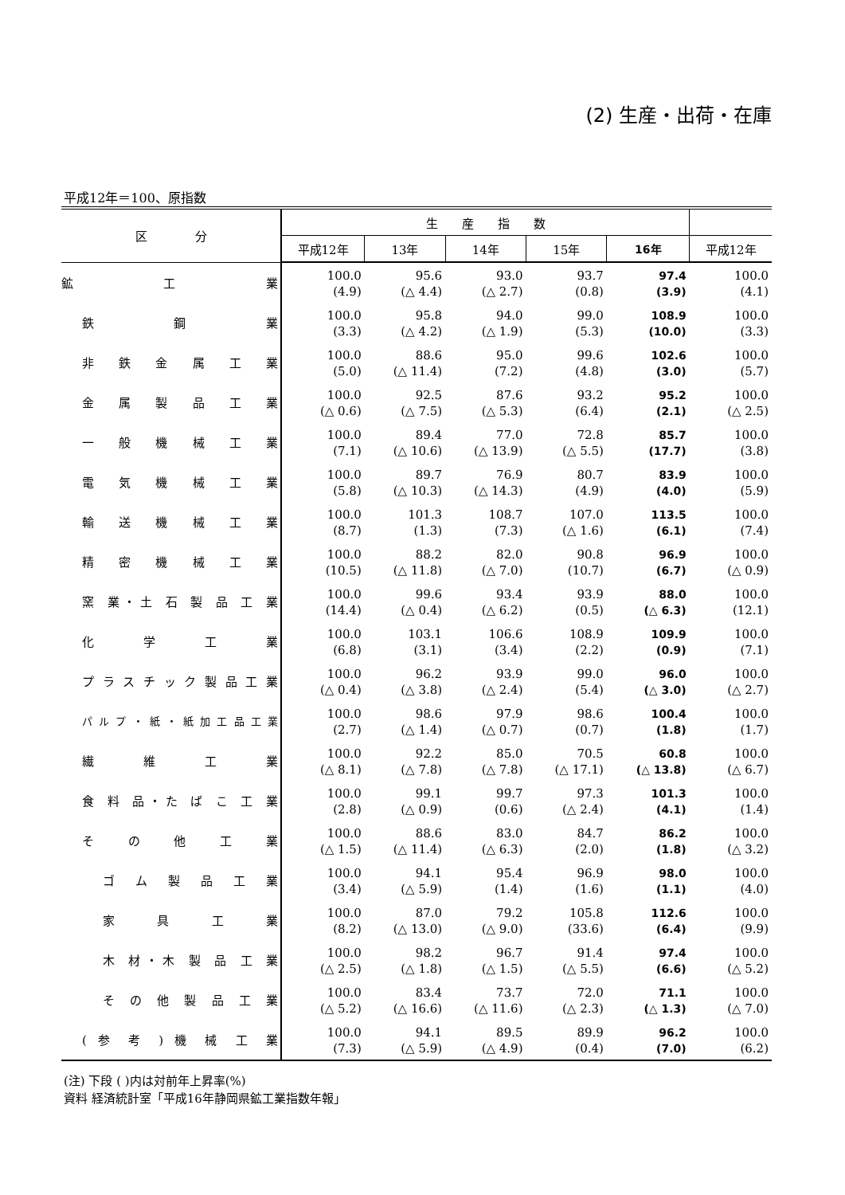(2) 生産・出荷・在庫
平成12年＝100、原指数
| 区 分 | 生 産 指 数 | | | | | |
| --- | --- | --- | --- | --- | --- | --- |
| | 平成12年 | 13年 | 14年 | 15年 | 16年 | 平成12年 |
| 鉱 工 業 | 100.0 (4.9) | 95.6 (△ 4.4) | 93.0 (△ 2.7) | 93.7 (0.8) | 97.4 (3.9) | 100.0 (4.1) |
| 鉄 鋼 業 | 100.0 (3.3) | 95.8 (△ 4.2) | 94.0 (△ 1.9) | 99.0 (5.3) | 108.9 (10.0) | 100.0 (3.3) |
| 非 鉄 金 属 工 業 | 100.0 (5.0) | 88.6 (△ 11.4) | 95.0 (7.2) | 99.6 (4.8) | 102.6 (3.0) | 100.0 (5.7) |
| 金 属 製 品 工 業 | 100.0 (△ 0.6) | 92.5 (△ 7.5) | 87.6 (△ 5.3) | 93.2 (6.4) | 95.2 (2.1) | 100.0 (△ 2.5) |
| 一 般 機 械 工 業 | 100.0 (7.1) | 89.4 (△ 10.6) | 77.0 (△ 13.9) | 72.8 (△ 5.5) | 85.7 (17.7) | 100.0 (3.8) |
| 電 気 機 械 工 業 | 100.0 (5.8) | 89.7 (△ 10.3) | 76.9 (△ 14.3) | 80.7 (4.9) | 83.9 (4.0) | 100.0 (5.9) |
| 輸 送 機 械 工 業 | 100.0 (8.7) | 101.3 (1.3) | 108.7 (7.3) | 107.0 (△ 1.6) | 113.5 (6.1) | 100.0 (7.4) |
| 精 密 機 械 工 業 | 100.0 (10.5) | 88.2 (△ 11.8) | 82.0 (△ 7.0) | 90.8 (10.7) | 96.9 (6.7) | 100.0 (△ 0.9) |
| 窯 業・土 石 製 品 工 業 | 100.0 (14.4) | 99.6 (△ 0.4) | 93.4 (△ 6.2) | 93.9 (0.5) | 88.0 (△ 6.3) | 100.0 (12.1) |
| 化 学 工 業 | 100.0 (6.8) | 103.1 (3.1) | 106.6 (3.4) | 108.9 (2.2) | 109.9 (0.9) | 100.0 (7.1) |
| プラスチック製品工業 | 100.0 (△ 0.4) | 96.2 (△ 3.8) | 93.9 (△ 2.4) | 99.0 (5.4) | 96.0 (△ 3.0) | 100.0 (△ 2.7) |
| パルプ・紙・紙加工品工業 | 100.0 (2.7) | 98.6 (△ 1.4) | 97.9 (△ 0.7) | 98.6 (0.7) | 100.4 (1.8) | 100.0 (1.7) |
| 繊 維 工 業 | 100.0 (△ 8.1) | 92.2 (△ 7.8) | 85.0 (△ 7.8) | 70.5 (△ 17.1) | 60.8 (△ 13.8) | 100.0 (△ 6.7) |
| 食 料 品・た ば こ 工 業 | 100.0 (2.8) | 99.1 (△ 0.9) | 99.7 (0.6) | 97.3 (△ 2.4) | 101.3 (4.1) | 100.0 (1.4) |
| そ の 他 工 業 | 100.0 (△ 1.5) | 88.6 (△ 11.4) | 83.0 (△ 6.3) | 84.7 (2.0) | 86.2 (1.8) | 100.0 (△ 3.2) |
| ゴ ム 製 品 工 業 | 100.0 (3.4) | 94.1 (△ 5.9) | 95.4 (1.4) | 96.9 (1.6) | 98.0 (1.1) | 100.0 (4.0) |
| 家 具 工 業 | 100.0 (8.2) | 87.0 (△ 13.0) | 79.2 (△ 9.0) | 105.8 (33.6) | 112.6 (6.4) | 100.0 (9.9) |
| 木 材・木 製 品 工 業 | 100.0 (△ 2.5) | 98.2 (△ 1.8) | 96.7 (△ 1.5) | 91.4 (△ 5.5) | 97.4 (6.6) | 100.0 (△ 5.2) |
| そ の 他 製 品 工 業 | 100.0 (△ 5.2) | 83.4 (△ 16.6) | 73.7 (△ 11.6) | 72.0 (△ 2.3) | 71.1 (△ 1.3) | 100.0 (△ 7.0) |
| ( 参 考 ) 機 械 工 業 | 100.0 (7.3) | 94.1 (△ 5.9) | 89.5 (△ 4.9) | 89.9 (0.4) | 96.2 (7.0) | 100.0 (6.2) |
(注) 下段 ( )内は対前年上昇率(%)
資料 経済統計室「平成16年静岡県鉱工業指数年報」